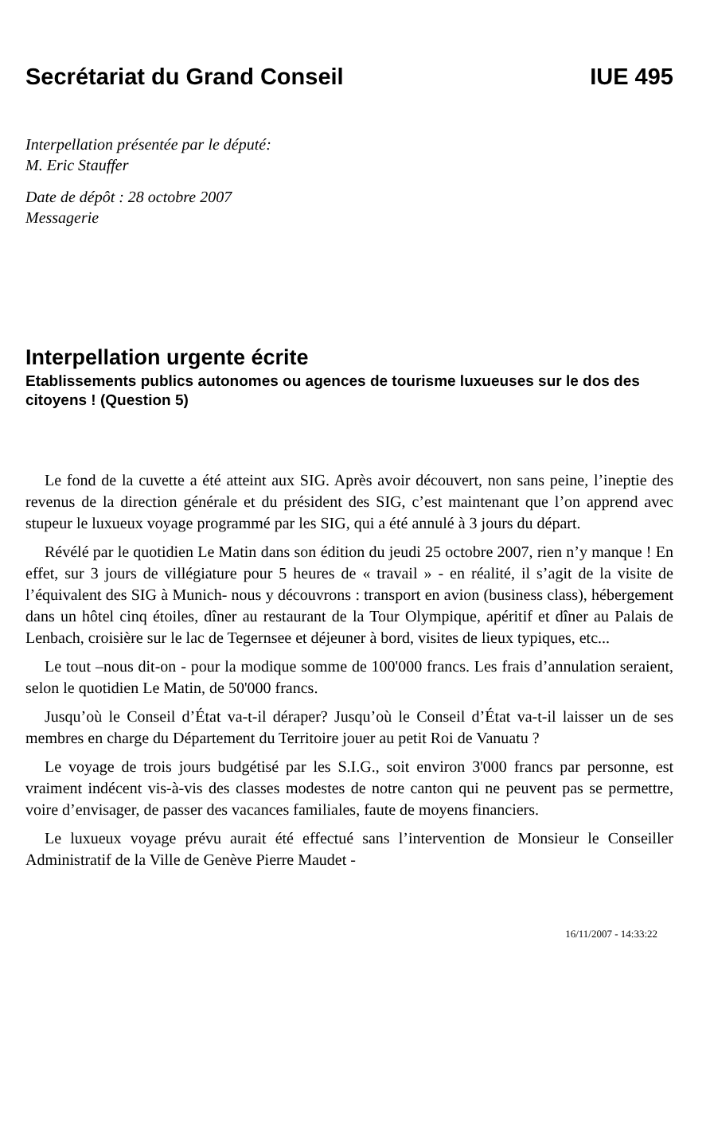Secrétariat du Grand Conseil IUE 495
Interpellation présentée par le député:
M. Eric Stauffer
Date de dépôt : 28 octobre 2007
Messagerie
Interpellation urgente écrite
Etablissements publics autonomes ou agences de tourisme luxueuses sur le dos des citoyens ! (Question 5)
Le fond de la cuvette a été atteint aux SIG. Après avoir découvert, non sans peine, l’ineptie des revenus de la direction générale et du président des SIG, c’est maintenant que l’on apprend avec stupeur le luxueux voyage programmé par les SIG, qui a été annulé à 3 jours du départ.
Révélé par le quotidien Le Matin dans son édition du jeudi 25 octobre 2007, rien n’y manque ! En effet, sur 3 jours de villégiature pour 5 heures de « travail » - en réalité, il s’agit de la visite de l’équivalent des SIG à Munich- nous y découvrons : transport en avion (business class), hébergement dans un hôtel cinq étoiles, dîner au restaurant de la Tour Olympique, apéritif et dîner au Palais de Lenbach, croisière sur le lac de Tegernsee et déjeuner à bord, visites de lieux typiques, etc...
Le tout –nous dit-on - pour la modique somme de 100'000 francs. Les frais d’annulation seraient, selon le quotidien Le Matin, de 50'000 francs.
Jusqu’où le Conseil d’État va-t-il déraper? Jusqu’où le Conseil d’État va-t-il laisser un de ses membres en charge du Département du Territoire jouer au petit Roi de Vanuatu ?
Le voyage de trois jours budgétisé par les S.I.G., soit environ 3'000 francs par personne, est vraiment indécent vis-à-vis des classes modestes de notre canton qui ne peuvent pas se permettre, voire d’envisager, de passer des vacances familiales, faute de moyens financiers.
Le luxueux voyage prévu aurait été effectué sans l’intervention de Monsieur le Conseiller Administratif de la Ville de Genève Pierre Maudet -
16/11/2007 - 14:33:22